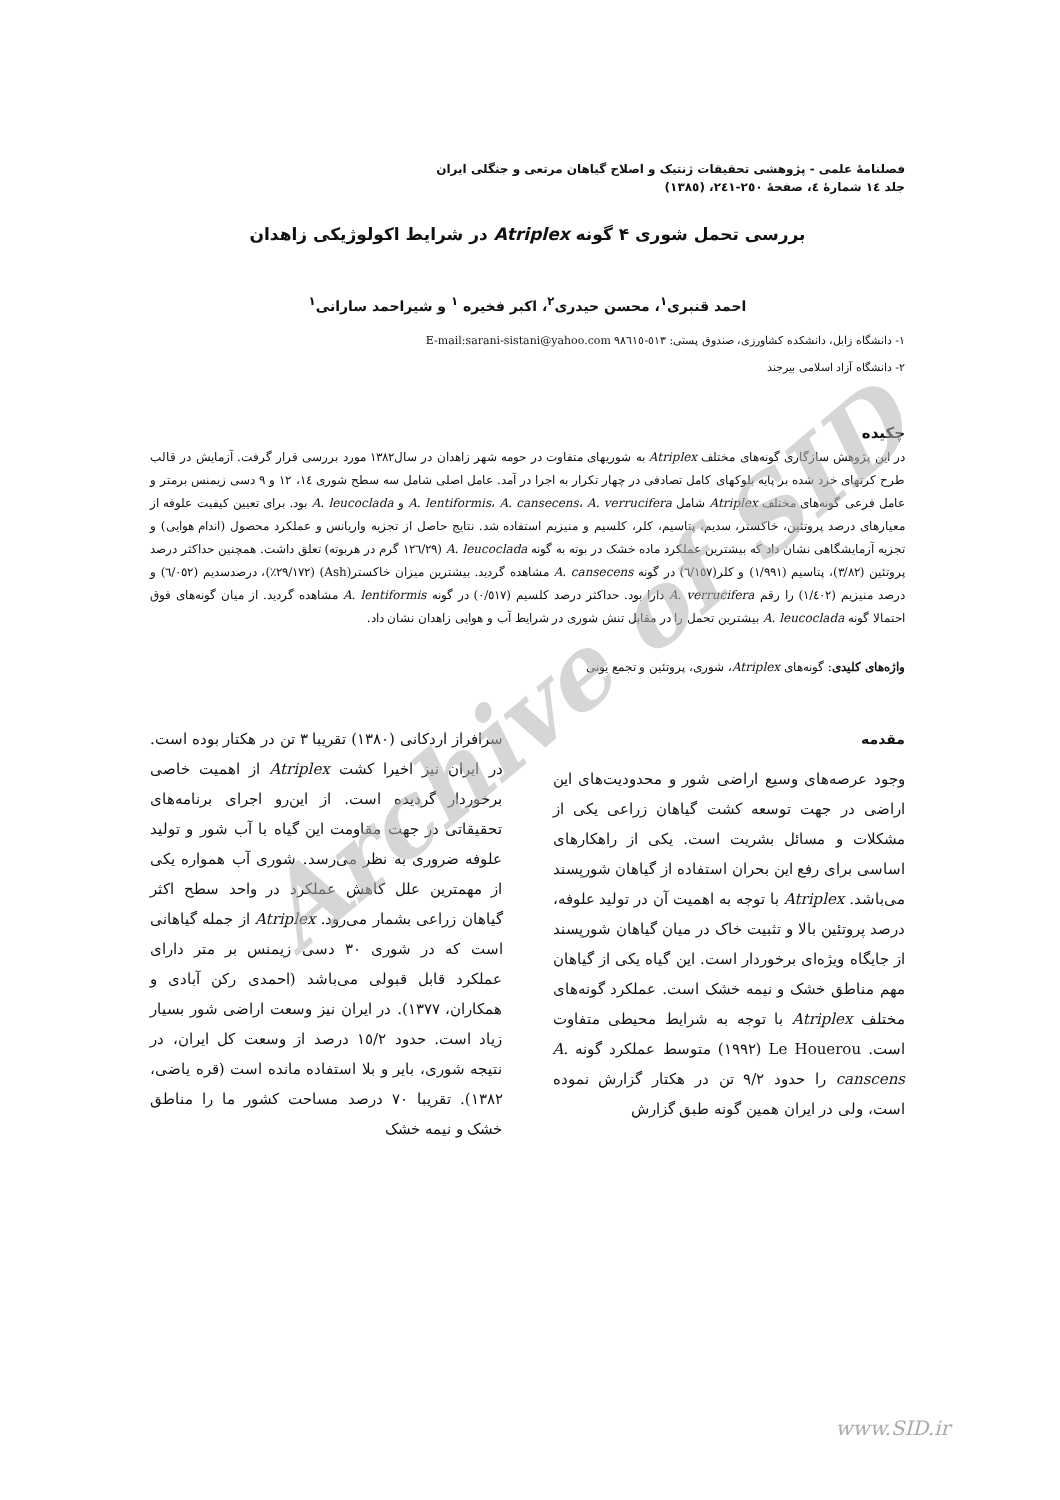فصلنامهٔ علمی - پژوهشی تحقیقات ژنتیک و اصلاح گیاهان مرتعی و جنگلی ایران
جلد ١٤ شمارهٔ ٤، صفحهٔ ٢٥٠-٢٤١، (١٣٨٥)
بررسی تحمل شوری ۴ گونه Atriplex در شرایط اکولوژیکی زاهدان
احمد قنبری<sup>١</sup>، محسن حیدری<sup>٢</sup>، اکبر فخیره <sup>١</sup> و شیراحمد سارانی<sup>١</sup>
١- دانشگاه زابل، دانشکده کشاورزی، صندوق پستی: ٥١٣-٩٨٦١٥ E-mail:sarani-sistani@yahoo.com
٢- دانشگاه آزاد اسلامی بیرجند
چکیده
در این پژوهش سازگاری گونه‌های مختلف Atriplex به شوریهای متفاوت در حومه شهر زاهدان در سال١٣٨٢ مورد بررسی قرار گرفت. آزمایش در قالب طرح کرتهای خرد شده بر پایه بلوکهای کامل تصادفی در چهار تکرار به اجرا در آمد. عامل اصلی شامل سه سطح شوری ١٤، ١٢ و ٩ دسی زیمنس برمتر و عامل فرعی گونه‌های مختلف Atriplex شامل A. lentiformis، A. cansecens، A. verrucifera و A. leucoclada بود. برای تعیین کیفیت علوفه از معیارهای درصد پروتئین، خاکستر، سدیم، پتاسیم، کلر، کلسیم و منیزیم استفاده شد. نتایج حاصل از تجزیه واریانس و عملکرد محصول (اندام هوایی) و تجزیه آزمایشگاهی نشان داد که بیشترین عملکرد ماده خشک در بوته به گونه A. leucoclada (١٢٦/٢٩ گرم در هربوته) تعلق داشت. همچنین حداکثر درصد پروتئین (٣/٨٢)، پتاسیم (١/٩٩١) و کلر(٦/١٥٧) در گونه A. cansecens مشاهده گردید. بیشترین میزان خاکستر(Ash) (٢٩/١٧٢٪)، درصدسدیم (٦/٠٥٢) و درصد منیزیم (١/٤٠٢) را رقم A. verrucifera دارا بود. حداکثر درصد کلسیم (٠/٥١٧) در گونه A. lentiformis مشاهده گردید. از میان گونه‌های فوق احتمالا گونه A. leucoclada بیشترین تحمل را در مقابل تنش شوری در شرایط آب و هوایی زاهدان نشان داد.
واژه‌های کلیدی: گونه‌های Atriplex، شوری، پروتئین و تجمع یونی
مقدمه
وجود عرصه‌های وسیع اراضی شور و محدودیت‌های این اراضی در جهت توسعه کشت گیاهان زراعی یکی از مشکلات و مسائل بشریت است. یکی از راهکارهای اساسی برای رفع این بحران استفاده از گیاهان شورپسند می‌باشد. Atriplex با توجه به اهمیت آن در تولید علوفه، درصد پروتئین بالا و تثبیت خاک در میان گیاهان شورپسند از جایگاه ویژه‌ای برخوردار است. این گیاه یکی از گیاهان مهم مناطق خشک و نیمه خشک است. عملکرد گونه‌های مختلف Atriplex با توجه به شرایط محیطی متفاوت است. Le Houerou (١٩٩٢) متوسط عملکرد گونه A. canscens را حدود ٩/٢ تن در هکتار گزارش نموده است، ولی در ایران همین گونه طبق گزارش
سرافراز اردکانی (١٣٨٠) تقریبا ٣ تن در هکتار بوده است. در ایران نیز اخیرا کشت Atriplex از اهمیت خاصی برخوردار گردیده است. از این‌رو اجرای برنامه‌های تحقیقاتی در جهت مقاومت این گیاه با آب شور و تولید علوفه ضروری به نظر می‌رسد. شوری آب همواره یکی از مهمترین علل کاهش عملکرد در واحد سطح اکثر گیاهان زراعی بشمار می‌رود. Atriplex از جمله گیاهانی است که در شوری ٣٠ دسی زیمنس بر متر دارای عملکرد قابل قبولی می‌باشد (احمدی رکن آبادی و همکاران، ١٣٧٧). در ایران نیز وسعت اراضی شور بسیار زیاد است. حدود ١٥/٢ درصد از وسعت کل ایران، در نتیجه شوری، بایر و بلا استفاده مانده است (قره یاضی، ١٣٨٢). تقریبا ٧٠ درصد مساحت کشور ما را مناطق خشک و نیمه خشک
Archive of SID
www.SID.ir